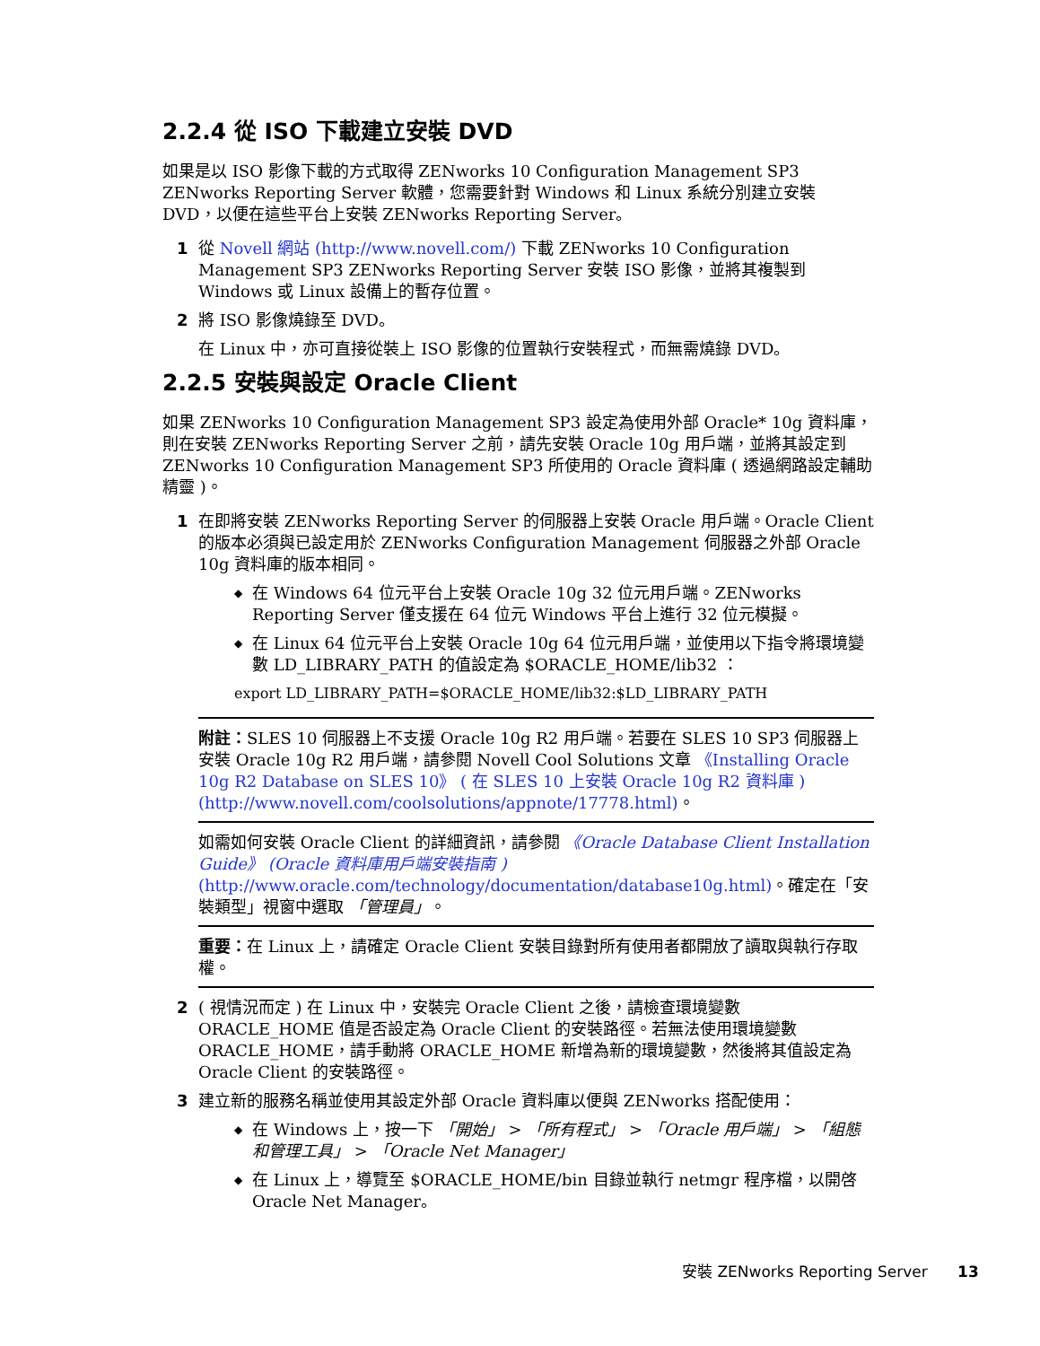2.2.4 從 ISO 下載建立安裝 DVD
如果是以 ISO 影像下載的方式取得 ZENworks 10 Configuration Management SP3 ZENworks Reporting Server 軟體，您需要針對 Windows 和 Linux 系統分別建立安裝 DVD，以便在這些平台上安裝 ZENworks Reporting Server。
1 從 Novell 網站 (http://www.novell.com/) 下載 ZENworks 10 Configuration Management SP3 ZENworks Reporting Server 安裝 ISO 影像，並將其複製到 Windows 或 Linux 設備上的暫存位置。
2 將 ISO 影像燒錄至 DVD。
在 Linux 中，亦可直接從裝上 ISO 影像的位置執行安裝程式，而無需燒錄 DVD。
2.2.5 安裝與設定 Oracle Client
如果 ZENworks 10 Configuration Management SP3 設定為使用外部 Oracle* 10g 資料庫，則在安裝 ZENworks Reporting Server 之前，請先安裝 Oracle 10g 用戶端，並將其設定到 ZENworks 10 Configuration Management SP3 所使用的 Oracle 資料庫 ( 透過網路設定輔助精靈 )。
1 在即將安裝 ZENworks Reporting Server 的伺服器上安裝 Oracle 用戶端。Oracle Client 的版本必須與已設定用於 ZENworks Configuration Management 伺服器之外部 Oracle 10g 資料庫的版本相同。
◆ 在 Windows 64 位元平台上安裝 Oracle 10g 32 位元用戶端。ZENworks Reporting Server 僅支援在 64 位元 Windows 平台上進行 32 位元模擬。
◆ 在 Linux 64 位元平台上安裝 Oracle 10g 64 位元用戶端，並使用以下指令將環境變數 LD_LIBRARY_PATH 的值設定為 $ORACLE_HOME/lib32 ：
export LD_LIBRARY_PATH=$ORACLE_HOME/lib32:$LD_LIBRARY_PATH
附註：SLES 10 伺服器上不支援 Oracle 10g R2 用戶端。若要在 SLES 10 SP3 伺服器上安裝 Oracle 10g R2 用戶端，請參閱 Novell Cool Solutions 文章 《Installing Oracle 10g R2 Database on SLES 10》 ( 在 SLES 10 上安裝 Oracle 10g R2 資料庫 ) (http://www.novell.com/coolsolutions/appnote/17778.html)。
如需如何安裝 Oracle Client 的詳細資訊，請參閱 《Oracle Database Client Installation Guide》 (Oracle 資料庫用戶端安裝指南 ) (http://www.oracle.com/technology/documentation/database10g.html)。確定在「安裝類型」視窗中選取 「管理員」。
重要：在 Linux 上，請確定 Oracle Client 安裝目錄對所有使用者都開放了讀取與執行存取權。
2 ( 視情況而定 ) 在 Linux 中，安裝完 Oracle Client 之後，請檢查環境變數 ORACLE_HOME 值是否設定為 Oracle Client 的安裝路徑。若無法使用環境變數 ORACLE_HOME，請手動將 ORACLE_HOME 新增為新的環境變數，然後將其值設定為 Oracle Client 的安裝路徑。
3 建立新的服務名稱並使用其設定外部 Oracle 資料庫以便與 ZENworks 搭配使用：
◆ 在 Windows 上，按一下 「開始」 > 「所有程式」 > 「Oracle 用戶端」 > 「組態和管理工具」 > 「Oracle Net Manager」
◆ 在 Linux 上，導覽至 $ORACLE_HOME/bin 目錄並執行 netmgr 程序檔，以開啓 Oracle Net Manager。
安裝 ZENworks Reporting Server 13